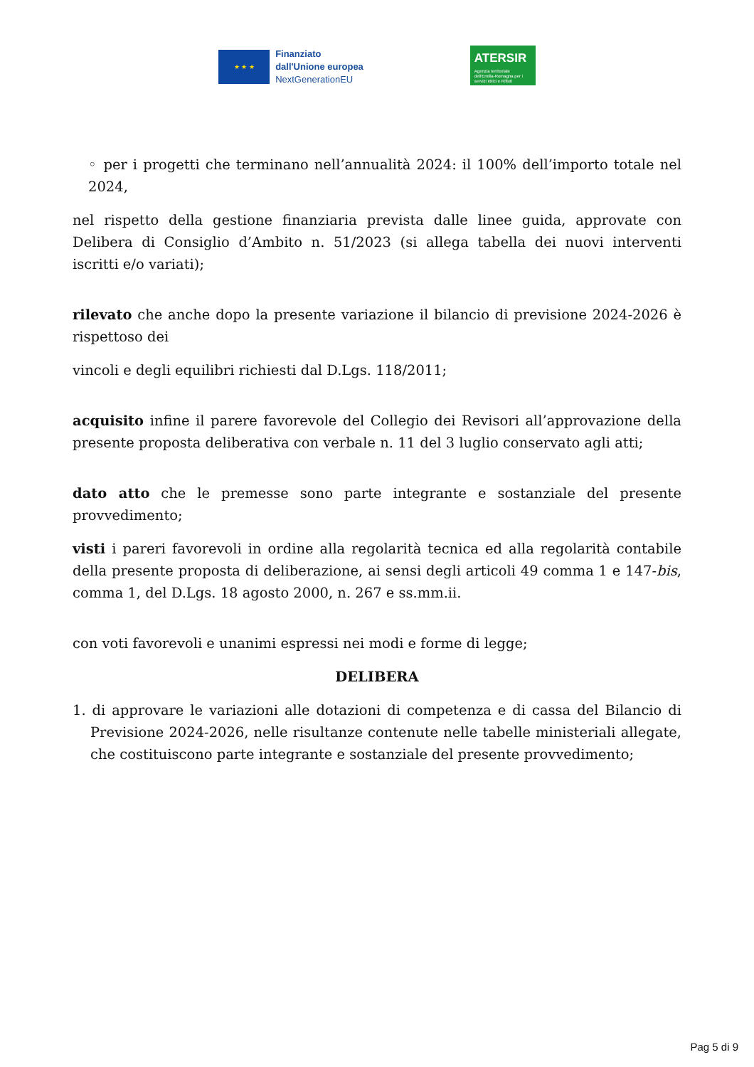★ ★ ★
Finanziato
dall'Unione europea
NextGenerationEU
ATERSIR
Agenzia territoriale dell'Emilia-Romagna per i servizi Idrici e Rifiuti
◦ per i progetti che terminano nell’annualità 2024: il 100% dell’importo totale nel 2024,
nel rispetto della gestione finanziaria prevista dalle linee guida, approvate con Delibera di Consiglio d’Ambito n. 51/2023 (si allega tabella dei nuovi interventi iscritti e/o variati);
rilevato che anche dopo la presente variazione il bilancio di previsione 2024-2026 è rispettoso dei
vincoli e degli equilibri richiesti dal D.Lgs. 118/2011;
acquisito infine il parere favorevole del Collegio dei Revisori all’approvazione della presente proposta deliberativa con verbale n. 11 del 3 luglio conservato agli atti;
dato atto che le premesse sono parte integrante e sostanziale del presente provvedimento;
visti i pareri favorevoli in ordine alla regolarità tecnica ed alla regolarità contabile della presente proposta di deliberazione, ai sensi degli articoli 49 comma 1 e 147-bis, comma 1, del D.Lgs. 18 agosto 2000, n. 267 e ss.mm.ii.
con voti favorevoli e unanimi espressi nei modi e forme di legge;
DELIBERA
1. di approvare le variazioni alle dotazioni di competenza e di cassa del Bilancio di Previsione 2024-2026, nelle risultanze contenute nelle tabelle ministeriali allegate, che costituiscono parte integrante e sostanziale del presente provvedimento;
Pag 5 di 9